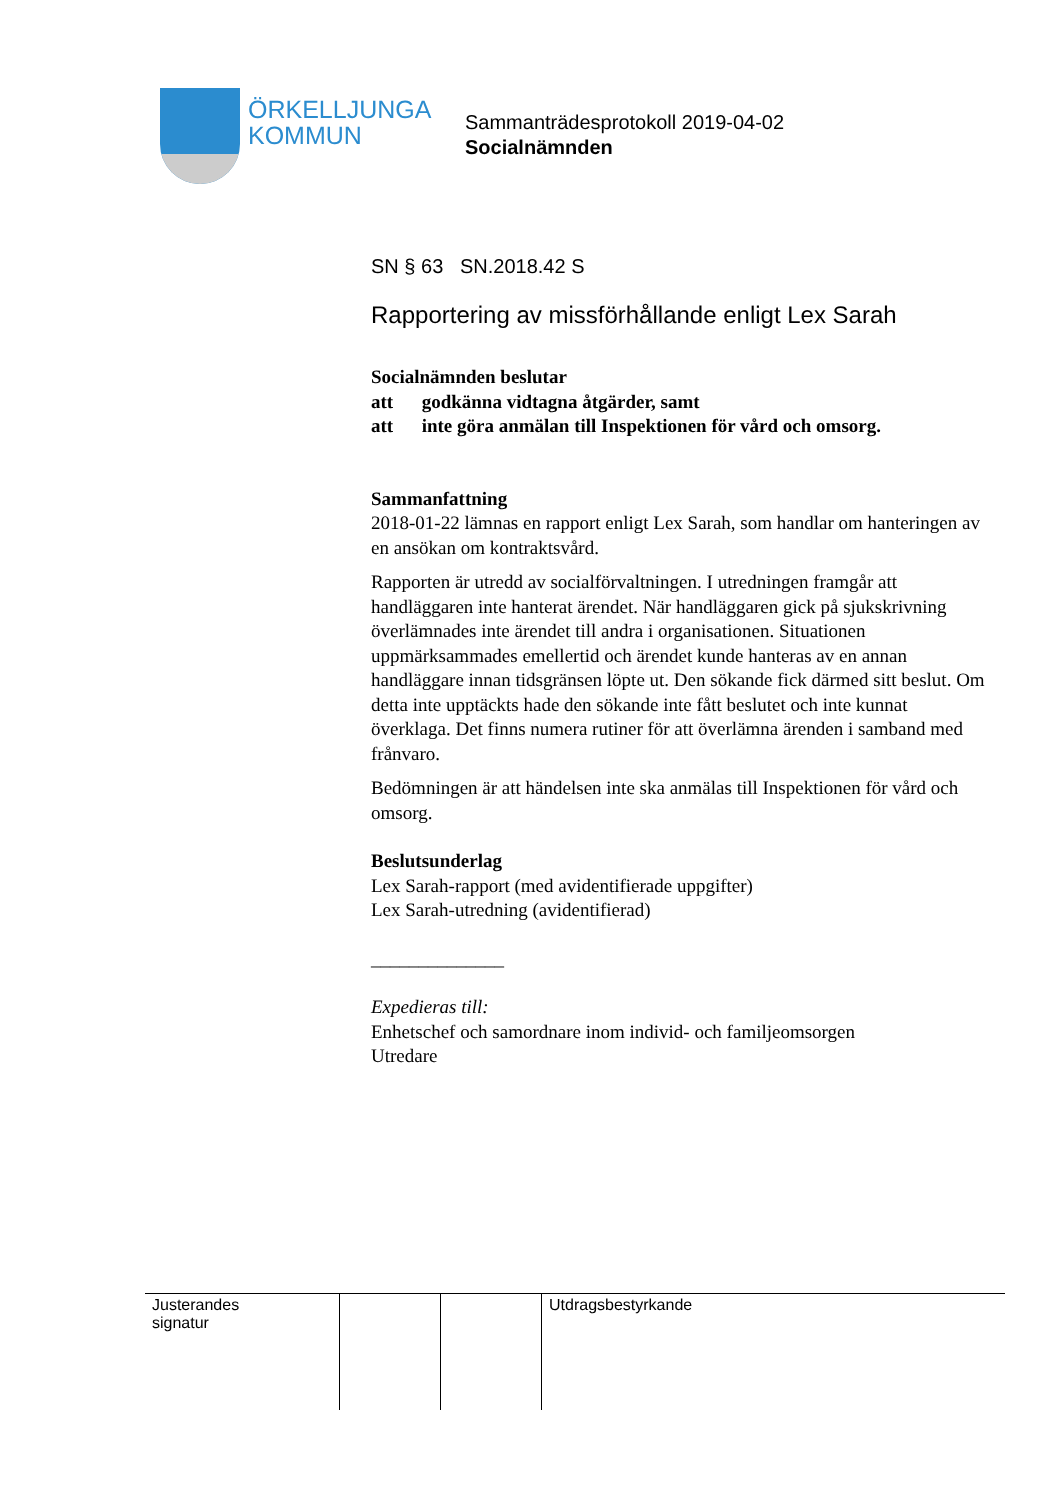ÖRKELLJUNGA
KOMMUN
Sammanträdesprotokoll 2019-04-02
Socialnämnden
SN § 63 SN.2018.42 S
Rapportering av missförhållande enligt Lex Sarah
Socialnämnden beslutar
att godkänna vidtagna åtgärder, samt
att inte göra anmälan till Inspektionen för vård och omsorg.
Sammanfattning
2018-01-22 lämnas en rapport enligt Lex Sarah, som handlar om hanteringen av en ansökan om kontraktsvård.
Rapporten är utredd av socialförvaltningen. I utredningen framgår att handläggaren inte hanterat ärendet. När handläggaren gick på sjukskrivning överlämnades inte ärendet till andra i organisationen. Situationen uppmärksammades emellertid och ärendet kunde hanteras av en annan handläggare innan tidsgränsen löpte ut. Den sökande fick därmed sitt beslut. Om detta inte upptäckts hade den sökande inte fått beslutet och inte kunnat överklaga. Det finns numera rutiner för att överlämna ärenden i samband med frånvaro.
Bedömningen är att händelsen inte ska anmälas till Inspektionen för vård och omsorg.
Beslutsunderlag
Lex Sarah-rapport (med avidentifierade uppgifter)
Lex Sarah-utredning (avidentifierad)
______________
Expedieras till:
Enhetschef och samordnare inom individ- och familjeomsorgen
Utredare
| Justerandes signatur | | | Utdragsbestyrkande |